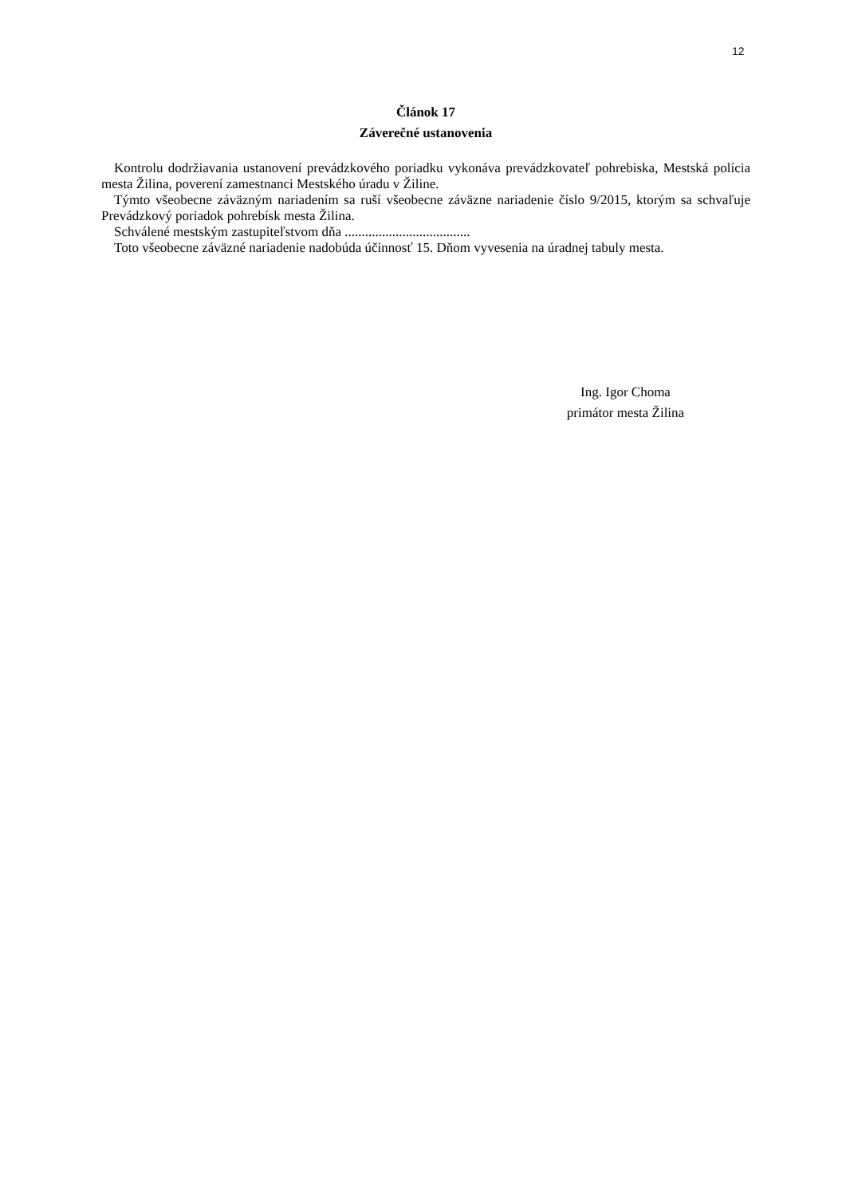12
Článok 17
Záverečné ustanovenia
Kontrolu dodržiavania ustanovení prevádzkového poriadku vykonáva prevádzkovateľ pohrebiska, Mestská polícia mesta Žilina, poverení zamestnanci Mestského úradu v Žiline.
Týmto všeobecne záväzným nariadením sa ruší všeobecne záväzne nariadenie číslo 9/2015, ktorým sa schvaľuje Prevádzkový poriadok pohrebísk mesta Žilina.
Schválené mestským zastupiteľstvom dňa .....................................
Toto všeobecne záväzné nariadenie nadobúda účinnosť 15. Dňom vyvesenia na úradnej tabuly mesta.
Ing. Igor Choma
primátor mesta Žilina